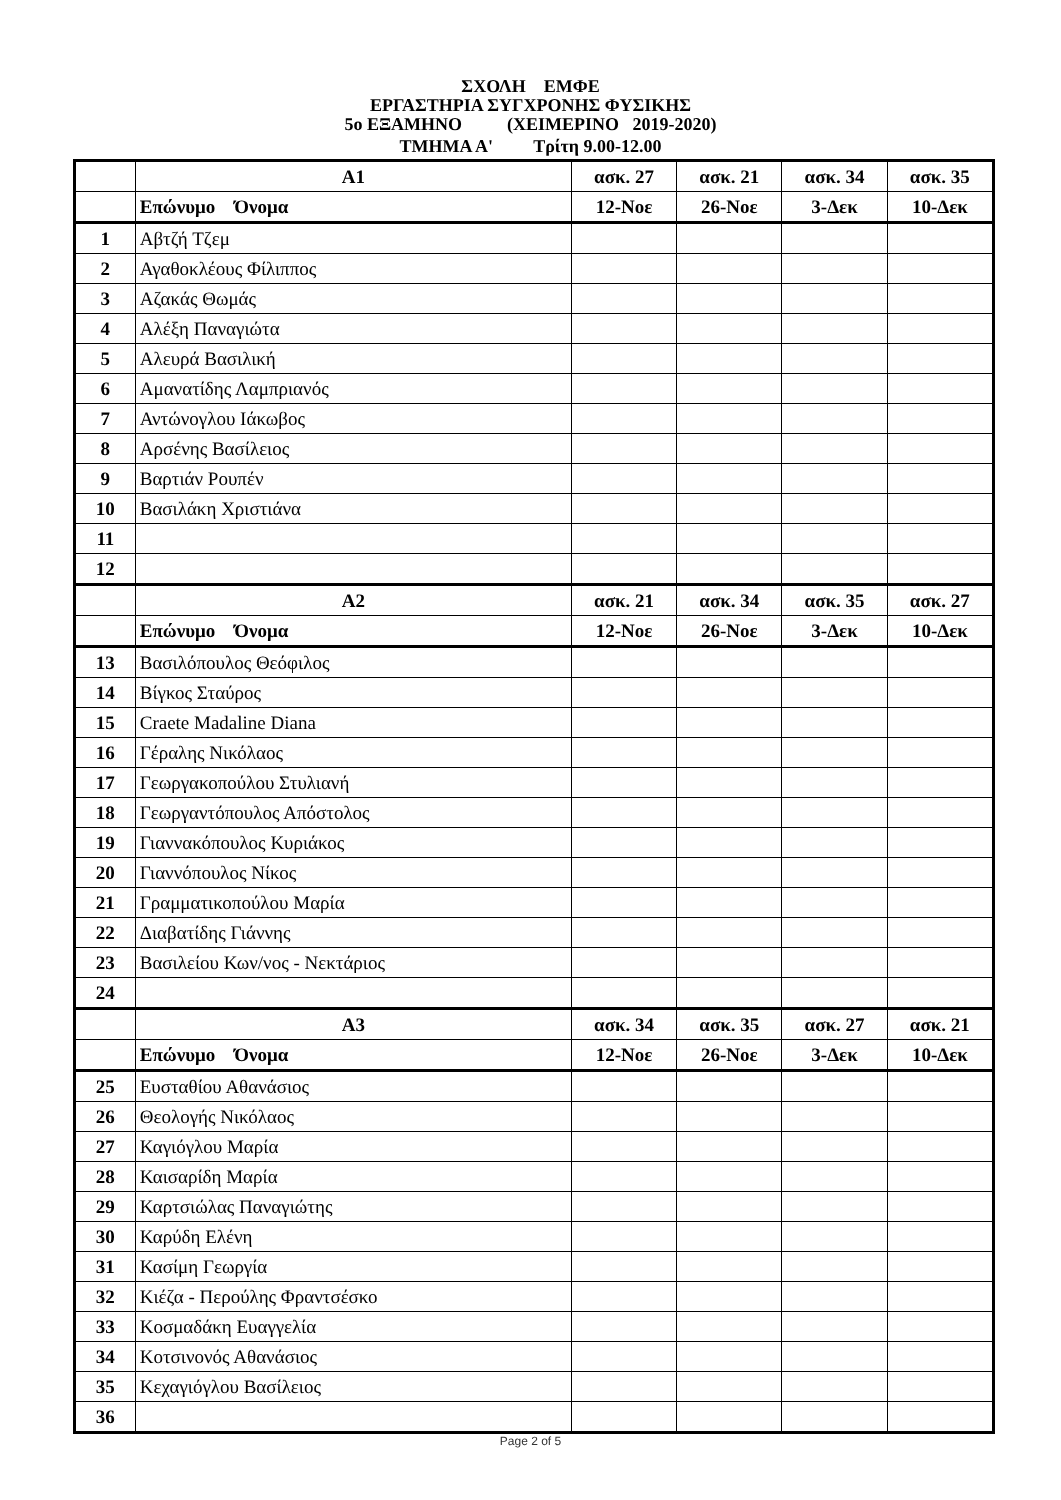ΣΧΟΛΗ ΕΜΦΕ
ΕΡΓΑΣΤΗΡΙΑ ΣΥΓΧΡΟΝΗΣ ΦΥΣΙΚΗΣ
5ο ΕΞΑΜΗΝΟ (ΧΕΙΜΕΡΙΝΟ 2019-2020)
ΤΜΗΜΑ Α' Τρίτη 9.00-12.00
| | Α1 | ασκ. 27 | ασκ. 21 | ασκ. 34 | ασκ. 35 |
| | Επώνυμο Όνομα | 12-Νοε | 26-Νοε | 3-Δεκ | 10-Δεκ |
| 1 | Αβτζή Τζεμ | | | | |
| 2 | Αγαθοκλέους Φίλιππος | | | | |
| 3 | Αζακάς Θωμάς | | | | |
| 4 | Αλέξη Παναγιώτα | | | | |
| 5 | Αλευρά Βασιλική | | | | |
| 6 | Αμανατίδης Λαμπριανός | | | | |
| 7 | Αντώνογλου Ιάκωβος | | | | |
| 8 | Αρσένης Βασίλειος | | | | |
| 9 | Βαρτιάν Ρουπέν | | | | |
| 10 | Βασιλάκη Χριστιάνα | | | | |
| 11 | | | | | |
| 12 | | | | | |
| | Α2 | ασκ. 21 | ασκ. 34 | ασκ. 35 | ασκ. 27 |
| | Επώνυμο Όνομα | 12-Νοε | 26-Νοε | 3-Δεκ | 10-Δεκ |
| 13 | Βασιλόπουλος Θεόφιλος | | | | |
| 14 | Βίγκος Σταύρος | | | | |
| 15 | Craete Madaline Diana | | | | |
| 16 | Γέραλης Νικόλαος | | | | |
| 17 | Γεωργακοπούλου Στυλιανή | | | | |
| 18 | Γεωργαντόπουλος Απόστολος | | | | |
| 19 | Γιαννακόπουλος Κυριάκος | | | | |
| 20 | Γιαννόπουλος Νίκος | | | | |
| 21 | Γραμματικοπούλου Μαρία | | | | |
| 22 | Διαβατίδης Γιάννης | | | | |
| 23 | Βασιλείου Κων/νος - Νεκτάριος | | | | |
| 24 | | | | | |
| | Α3 | ασκ. 34 | ασκ. 35 | ασκ. 27 | ασκ. 21 |
| | Επώνυμο Όνομα | 12-Νοε | 26-Νοε | 3-Δεκ | 10-Δεκ |
| 25 | Ευσταθίου Αθανάσιος | | | | |
| 26 | Θεολογής Νικόλαος | | | | |
| 27 | Καγιόγλου Μαρία | | | | |
| 28 | Καισαρίδη Μαρία | | | | |
| 29 | Καρτσιώλας Παναγιώτης | | | | |
| 30 | Καρύδη Ελένη | | | | |
| 31 | Κασίμη Γεωργία | | | | |
| 32 | Κιέζα - Περούλης Φραντσέσκο | | | | |
| 33 | Κοσμαδάκη Ευαγγελία | | | | |
| 34 | Κοτσινονός Αθανάσιος | | | | |
| 35 | Κεχαγιόγλου Βασίλειος | | | | |
| 36 | | | | | |
Page 2 of 5